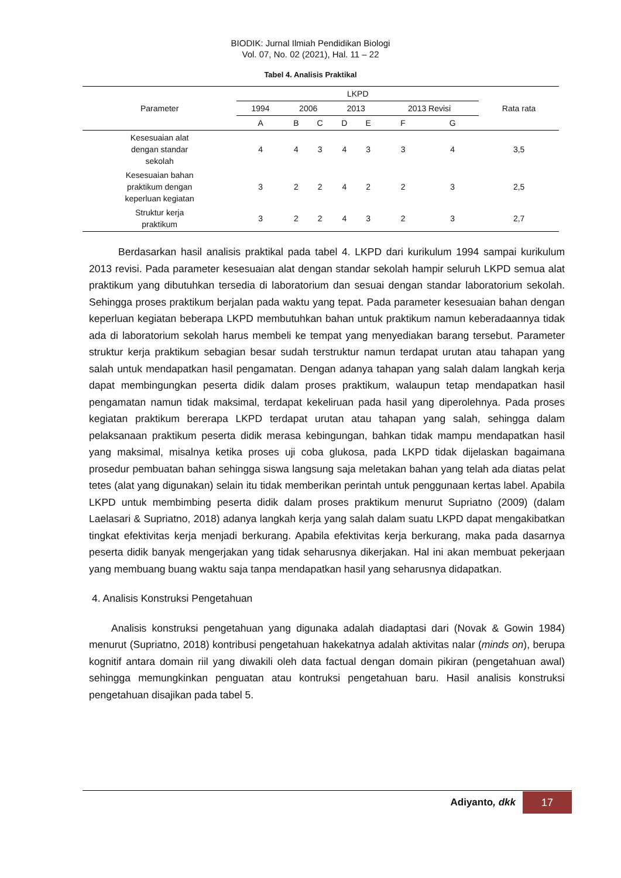BIODIK: Jurnal Ilmiah Pendidikan Biologi
Vol. 07, No. 02 (2021), Hal. 11 – 22
Tabel 4. Analisis Praktikal
| Parameter | LKPD | | | | | | | Rata rata |
| --- | --- | --- | --- | --- | --- | --- | --- | --- |
| | 1994 | 2006 | | 2013 | | 2013 Revisi | | |
| | A | B | C | D | E | F | G | |
| Kesesuaian alat dengan standar sekolah | 4 | 4 | 3 | 4 | 3 | 3 | 4 | 3,5 |
| Kesesuaian bahan praktikum dengan keperluan kegiatan | 3 | 2 | 2 | 4 | 2 | 2 | 3 | 2,5 |
| Struktur kerja praktikum | 3 | 2 | 2 | 4 | 3 | 2 | 3 | 2,7 |
Berdasarkan hasil analisis praktikal pada tabel 4. LKPD dari kurikulum 1994 sampai kurikulum 2013 revisi. Pada parameter kesesuaian alat dengan standar sekolah hampir seluruh LKPD semua alat praktikum yang dibutuhkan tersedia di laboratorium dan sesuai dengan standar laboratorium sekolah. Sehingga proses praktikum berjalan pada waktu yang tepat. Pada parameter kesesuaian bahan dengan keperluan kegiatan beberapa LKPD membutuhkan bahan untuk praktikum namun keberadaannya tidak ada di laboratorium sekolah harus membeli ke tempat yang menyediakan barang tersebut. Parameter struktur kerja praktikum sebagian besar sudah terstruktur namun terdapat urutan atau tahapan yang salah untuk mendapatkan hasil pengamatan. Dengan adanya tahapan yang salah dalam langkah kerja dapat membingungkan peserta didik dalam proses praktikum, walaupun tetap mendapatkan hasil pengamatan namun tidak maksimal, terdapat kekeliruan pada hasil yang diperolehnya. Pada proses kegiatan praktikum bererapa LKPD terdapat urutan atau tahapan yang salah, sehingga dalam pelaksanaan praktikum peserta didik merasa kebingungan, bahkan tidak mampu mendapatkan hasil yang maksimal, misalnya ketika proses uji coba glukosa, pada LKPD tidak dijelaskan bagaimana prosedur pembuatan bahan sehingga siswa langsung saja meletakan bahan yang telah ada diatas pelat tetes (alat yang digunakan) selain itu tidak memberikan perintah untuk penggunaan kertas label. Apabila LKPD untuk membimbing peserta didik dalam proses praktikum menurut Supriatno (2009) (dalam Laelasari & Supriatno, 2018) adanya langkah kerja yang salah dalam suatu LKPD dapat mengakibatkan tingkat efektivitas kerja menjadi berkurang. Apabila efektivitas kerja berkurang, maka pada dasarnya peserta didik banyak mengerjakan yang tidak seharusnya dikerjakan. Hal ini akan membuat pekerjaan yang membuang buang waktu saja tanpa mendapatkan hasil yang seharusnya didapatkan.
4. Analisis Konstruksi Pengetahuan
Analisis konstruksi pengetahuan yang digunaka adalah diadaptasi dari (Novak & Gowin 1984) menurut (Supriatno, 2018) kontribusi pengetahuan hakekatnya adalah aktivitas nalar (minds on), berupa kognitif antara domain riil yang diwakili oleh data factual dengan domain pikiran (pengetahuan awal) sehingga memungkinkan penguatan atau kontruksi pengetahuan baru. Hasil analisis konstruksi pengetahuan disajikan pada tabel 5.
Adiyanto, dkk
17